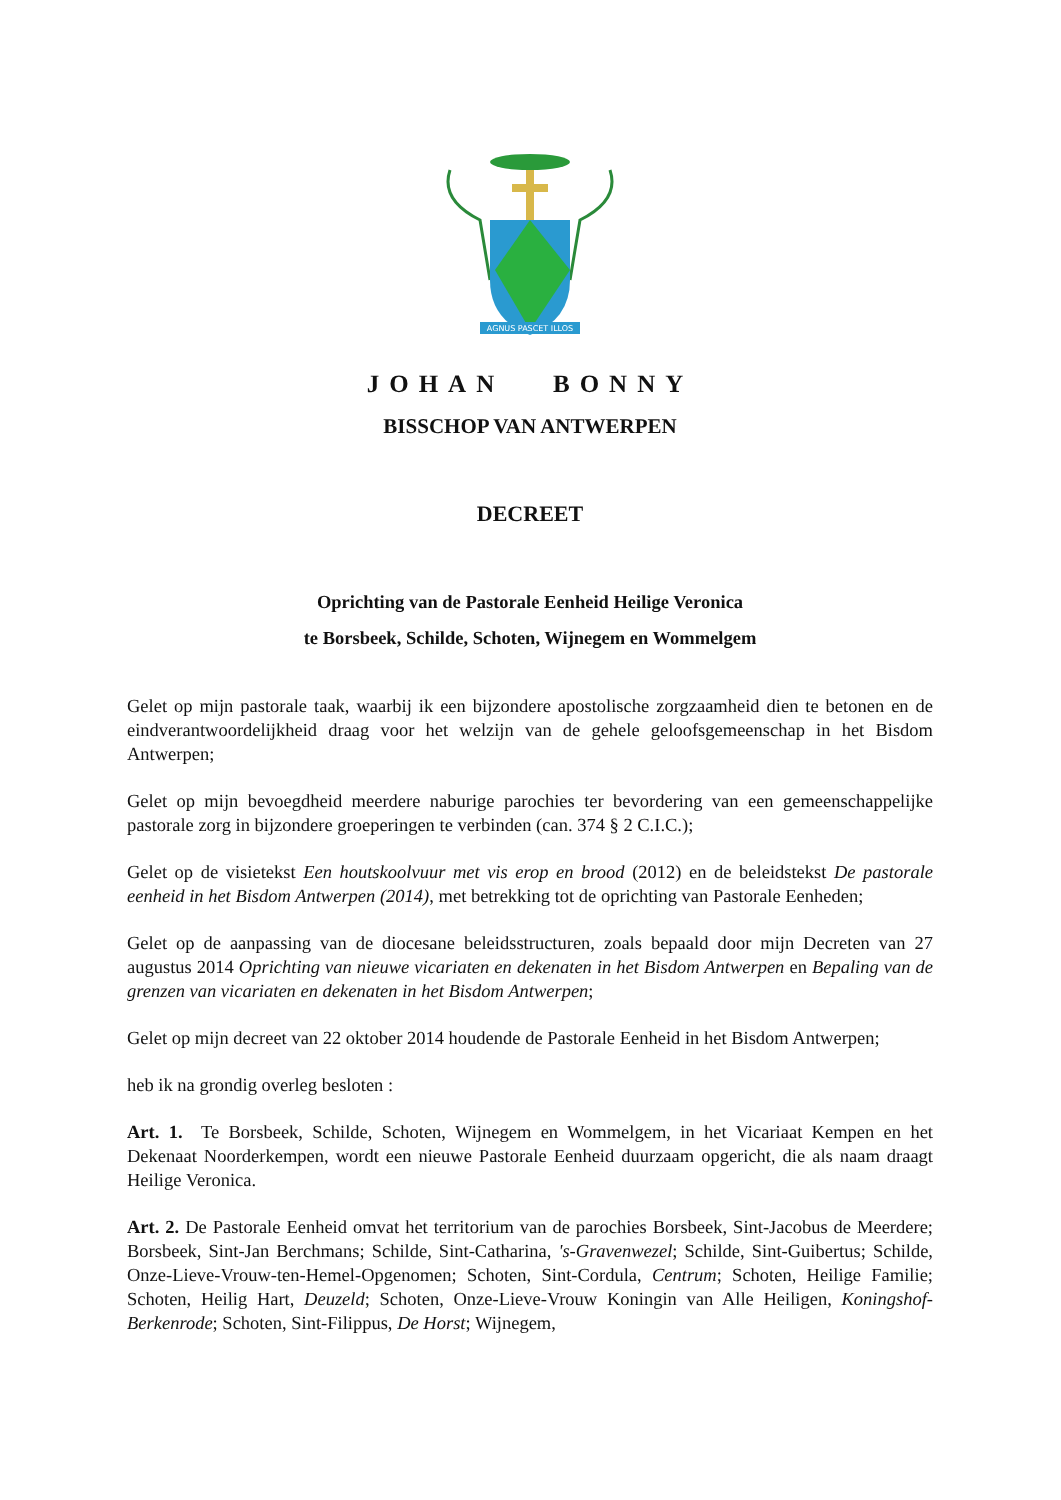AGNUS PASCET ILLOS
JOHAN BONNY
BISSCHOP VAN ANTWERPEN
DECREET
Oprichting van de Pastorale Eenheid Heilige Veronica
te Borsbeek, Schilde, Schoten, Wijnegem en Wommelgem
Gelet op mijn pastorale taak, waarbij ik een bijzondere apostolische zorgzaamheid dien te betonen en de eindverantwoordelijkheid draag voor het welzijn van de gehele geloofsgemeenschap in het Bisdom Antwerpen;
Gelet op mijn bevoegdheid meerdere naburige parochies ter bevordering van een gemeenschappelijke pastorale zorg in bijzondere groeperingen te verbinden (can. 374 § 2 C.I.C.);
Gelet op de visietekst Een houtskoolvuur met vis erop en brood (2012) en de beleidstekst De pastorale eenheid in het Bisdom Antwerpen (2014), met betrekking tot de oprichting van Pastorale Eenheden;
Gelet op de aanpassing van de diocesane beleidsstructuren, zoals bepaald door mijn Decreten van 27 augustus 2014 Oprichting van nieuwe vicariaten en dekenaten in het Bisdom Antwerpen en Bepaling van de grenzen van vicariaten en dekenaten in het Bisdom Antwerpen;
Gelet op mijn decreet van 22 oktober 2014 houdende de Pastorale Eenheid in het Bisdom Antwerpen;
heb ik na grondig overleg besloten :
Art. 1. Te Borsbeek, Schilde, Schoten, Wijnegem en Wommelgem, in het Vicariaat Kempen en het Dekenaat Noorderkempen, wordt een nieuwe Pastorale Eenheid duurzaam opgericht, die als naam draagt Heilige Veronica.
Art. 2. De Pastorale Eenheid omvat het territorium van de parochies Borsbeek, Sint-Jacobus de Meerdere; Borsbeek, Sint-Jan Berchmans; Schilde, Sint-Catharina, 's-Gravenwezel; Schilde, Sint-Guibertus; Schilde, Onze-Lieve-Vrouw-ten-Hemel-Opgenomen; Schoten, Sint-Cordula, Centrum; Schoten, Heilige Familie; Schoten, Heilig Hart, Deuzeld; Schoten, Onze-Lieve-Vrouw Koningin van Alle Heiligen, Koningshof-Berkenrode; Schoten, Sint-Filippus, De Horst; Wijnegem,